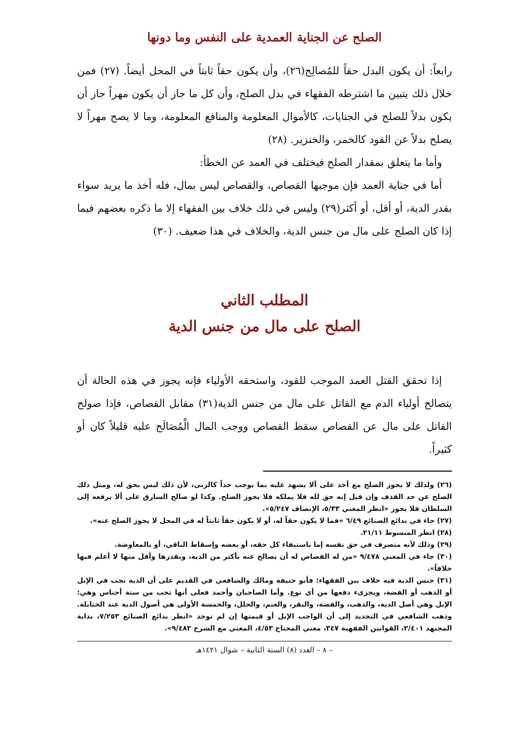الصلح عن الجناية العمدية على النفس وما دونها
رابعاً: أن يكون البدل حقاً للمُصالِح(٢٦)، وأن يكون حقاً ثابتاً في المحل أيضاً. (٢٧) فمن خلال ذلك يتبين ما اشترطه الفقهاء في بدل الصلح، وأن كل ما جاز أن يكون مهراً جاز أن يكون بدلاً للصلح في الجنايات، كالأموال المعلومة والمنافع المعلومة، وما لا يصح مهراً لا يصلح بدلاً عن القود كالخمر، والخنزير. (٢٨)
وأما ما يتعلق بمقدار الصلح فيختلف في العمد عن الخطأ:
أما في جناية العمد فإن موجبها القصاص، والقصاص ليس بمال، فله أخذ ما يريد سواء بقدر الدية، أو أقل، أو أكثر(٢٩) وليس في ذلك خلاف بين الفقهاء إلا ما ذكره بعضهم فيما إذا كان الصلح على مال من جنس الدية، والخلاف في هذا ضعيف. (٣٠)
المطلب الثاني
الصلح على مال من جنس الدية
إذا تحقق القتل العمد الموجب للقود، واستحقه الأولياء فإنه يجوز في هذه الحالة أن يتصالح أولياء الدم مع القاتل على مال من جنس الدية(٣١) مقابل القصاص، فإذا صولح القاتل على مال عن القصاص سقط القصاص ووجب المال الْمُصَالَح عليه قليلاً كان أو كثيراً.
(٢٦) ولذلك لا يجوز الصلح مع أحد على ألا يشهد عليه بما يوجب حداً كالزنى، لأن ذلك ليس بحق له، ومثل ذلك الصلح عن حد القذف وإن قيل إنه حق لله فلا يملكه فلا يجوز الصلح. وكذا لو صالح السارق على ألا يرفعه إلى السلطان فلا يجوز «انظر المغني ٥/٣٣، الإنصاف ٥/٢٤٧».
(٢٧) جاء في بدائع الصنائع ٦/٤٩ «فما لا يكون حقاً له، أو لا يكون حقاً ثابتاً له في المحل لا يجوز الصلح عنه».
(٢٨) انظر المبسوط ٢١/١١.
(٢٩) وذلك لأنه متصرف في حق نفسه إما باستيفاء كل حقه، أو بعضه وإسقاط الباقي، أو بالمعاوضة.
(٣٠) جاء في المغني ٩/٤٧٨ «من له القصاص له أن يصالح عنه بأكثر من الدية، وبقدرها وأقل منها لا أعلم فيها خلافاً».
(٣١) جنس الدية فيه خلاف بين الفقهاء: فأبو حنيفة ومالك والشافعي في القديم على أن الدية تجب في الإبل أو الذهب أو الفضة، ويجزىء دفعها من أي نوع. وأما الصاحبان وأحمد فعلى أنها تجب من ستة أجناس وهي: الإبل وهي أصل الدية، والذهب، والفضة، والبقر، والغنم، والحلل، والخمسة الأولى هي أصول الدية عند الحنابلة. وذهب الشافعي في التجديد إلى أن الواجب الإبل أو قيمتها إن لم توجد «انظر بدائع الصنائع ٧/٢٥٣، بداية المجتهد ٢/٤٠١، القوانين الفقهية ٣٤٧، مغني المحتاج ٤/٥٣، المغني مع الشرح ٩/٤٨٢».
– ٨ – العدد (٨) السنة الثانية – شوال ١٤٢١هـ